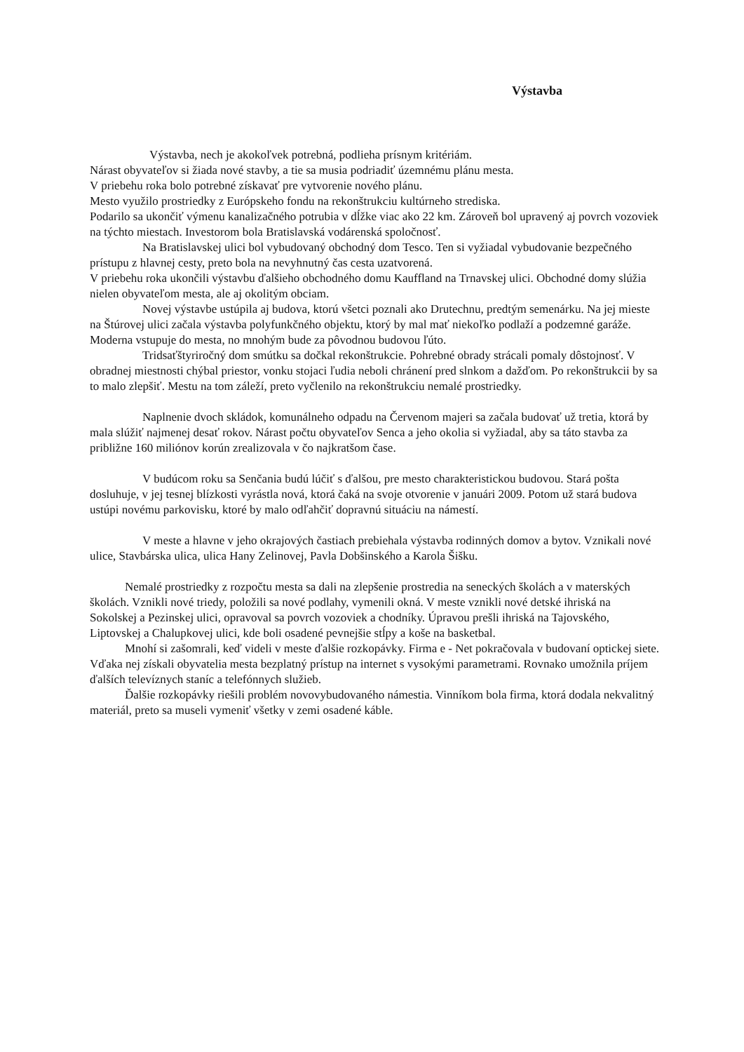Výstavba
Výstavba, nech je akokoľvek potrebná, podlieha prísnym kritériám.
Nárast obyvateľov si žiada nové stavby, a tie sa musia podriadiť územnému plánu mesta.
V priebehu roka bolo potrebné získavať pre vytvorenie nového plánu.
Mesto využilo prostriedky z Európskeho fondu na rekonštrukciu kultúrneho strediska.
Podarilo sa ukončiť výmenu kanalizačného potrubia v dĺžke viac ako 22 km. Zároveň bol upravený aj povrch vozoviek na týchto miestach. Investorom bola Bratislavská vodárenská spoločnosť.
Na Bratislavskej ulici bol vybudovaný obchodný dom Tesco. Ten si vyžiadal vybudovanie bezpečného prístupu z hlavnej cesty, preto bola na nevyhnutný čas cesta uzatvorená.
V priebehu roka ukončili výstavbu ďalšieho obchodného domu Kauffland na Trnavskej ulici. Obchodné domy slúžia nielen obyvateľom mesta, ale aj okolitým obciam.
Novej výstavbe ustúpila aj budova, ktorú všetci poznali ako Drutechnu, predtým semenárku. Na jej mieste na Štúrovej ulici začala výstavba polyfunkčného objektu, ktorý by mal mať niekoľko podlaží a podzemné garáže. Moderna vstupuje do mesta, no mnohým bude za pôvodnou budovou ľúto.
Tridsaťštyriročný dom smútku sa dočkal rekonštrukcie. Pohrebné obrady strácali pomaly dôstojnosť. V obradnej miestnosti chýbal priestor, vonku stojaci ľudia neboli chránení pred slnkom a dažďom. Po rekonštrukcii by sa to malo zlepšiť. Mestu na tom záleží, preto vyčlenilo na rekonštrukciu nemalé prostriedky.
Naplnenie dvoch skládok, komunálneho odpadu na Červenom majeri sa začala budovať už tretia, ktorá by mala slúžiť najmenej desať rokov. Nárast počtu obyvateľov Senca a jeho okolia si vyžiadal, aby sa táto stavba za približne 160 miliónov korún zrealizovala v čo najkratšom čase.
V budúcom roku sa Senčania budú lúčiť s ďalšou, pre mesto charakteristickou budovou. Stará pošta dosluhuje, v jej tesnej blízkosti vyrástla nová, ktorá čaká na svoje otvorenie v januári 2009. Potom už stará budova ustúpi novému parkovisku, ktoré by malo odľahčiť dopravnú situáciu na námestí.
V meste a hlavne v jeho okrajových častiach prebiehala výstavba rodinných domov a bytov. Vznikali nové ulice, Stavbárska ulica, ulica Hany Zelinovej, Pavla Dobšinského a Karola Šišku.
Nemalé prostriedky z rozpočtu mesta sa dali na zlepšenie prostredia na seneckých školách a v materských školách. Vznikli nové triedy, položili sa nové podlahy, vymenili okná. V meste vznikli nové detské ihriská na Sokolskej a Pezinskej ulici, opravoval sa povrch vozoviek a chodníky. Úpravou prešli ihriská na Tajovského, Liptovskej a Chalupkovej ulici, kde boli osadené pevnejšie stĺpy a koše na basketbal.
Mnohí si zašomrali, keď videli v meste ďalšie rozkopávky. Firma e - Net pokračovala v budovaní optickej siete. Vďaka nej získali obyvatelia mesta bezplatný prístup na internet s vysokými parametrami. Rovnako umožnila príjem ďalších televíznych staníc a telefónnych služieb.
Ďalšie rozkopávky riešili problém novovybudovaného námestia. Vinníkom bola firma, ktorá dodala nekvalitný materiál, preto sa museli vymeniť všetky v zemi osadené káble.